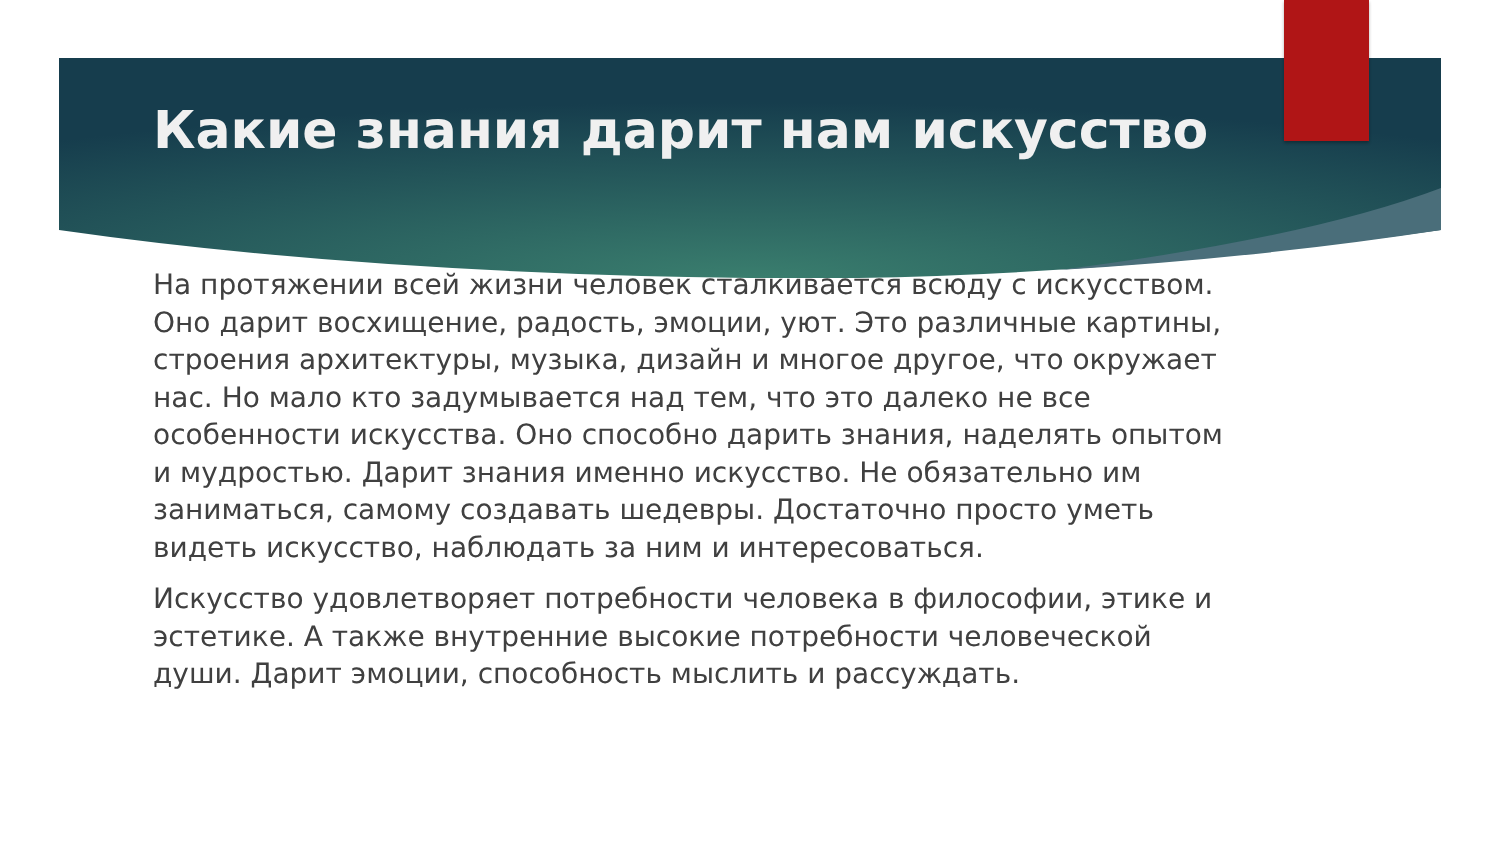Какие знания дарит нам искусство
На протяжении всей жизни человек сталкивается всюду с искусством. Оно дарит восхищение, радость, эмоции, уют. Это различные картины, строения архитектуры, музыка, дизайн и многое другое, что окружает нас. Но мало кто задумывается над тем, что это далеко не все особенности искусства. Оно способно дарить знания, наделять опытом и мудростью. Дарит знания именно искусство. Не обязательно им заниматься, самому создавать шедевры. Достаточно просто уметь видеть искусство, наблюдать за ним и интересоваться.
Искусство удовлетворяет потребности человека в философии, этике и эстетике. А также внутренние высокие потребности человеческой души. Дарит эмоции, способность мыслить и рассуждать.